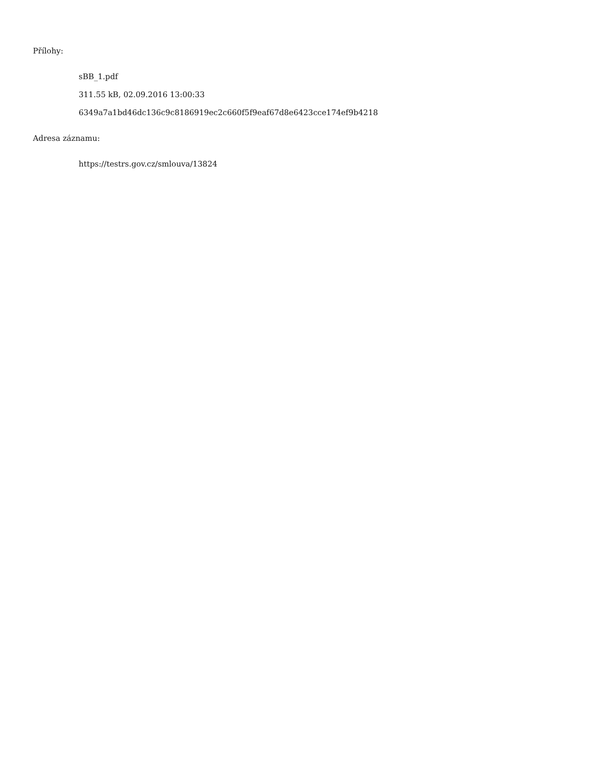Přílohy:
sBB_1.pdf
311.55 kB, 02.09.2016 13:00:33
6349a7a1bd46dc136c9c8186919ec2c660f5f9eaf67d8e6423cce174ef9b4218
Adresa záznamu:
https://testrs.gov.cz/smlouva/13824